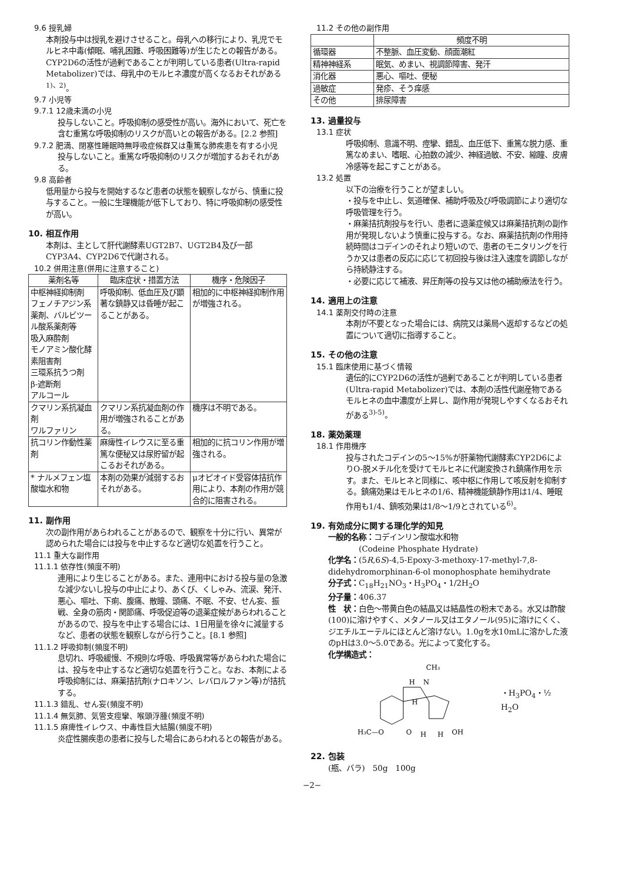9.6 授乳婦
本剤投与中は授乳を避けさせること。母乳への移行により、乳児でモルヒネ中毒(傾眠、哺乳困難、呼吸困難等)が生じたとの報告がある。CYP2D6の活性が過剰であることが判明している患者(Ultra-rapid Metabolizer)では、母乳中のモルヒネ濃度が高くなるおそれがある<sup>1)、2)</sup>。
9.7 小児等
9.7.1 12歳未満の小児
投与しないこと。呼吸抑制の感受性が高い。海外において、死亡を含む重篤な呼吸抑制のリスクが高いとの報告がある。[2.2 参照]
9.7.2 肥満、閉塞性睡眠時無呼吸症候群又は重篤な肺疾患を有する小児
投与しないこと。重篤な呼吸抑制のリスクが増加するおそれがある。
9.8 高齢者
低用量から投与を開始するなど患者の状態を観察しながら、慎重に投与すること。一般に生理機能が低下しており、特に呼吸抑制の感受性が高い。
10. 相互作用
本剤は、主として肝代謝酵素UGT2B7、UGT2B4及び一部CYP3A4、CYP2D6で代謝される。
10.2 併用注意(併用に注意すること)
| 薬剤名等 | 臨床症状・措置方法 | 機序・危険因子 |
| --- | --- | --- |
| 中枢神経抑制剤 フェノチアジン系薬剤、バルビツール酸系薬剤等 吸入麻酔剤 モノアミン酸化酵素阻害剤 三環系抗うつ剤 β-遮断剤 アルコール | 呼吸抑制、低血圧及び顕著な鎮静又は昏睡が起こることがある。 | 相加的に中枢神経抑制作用が増強される。 |
| クマリン系抗凝血剤 ワルファリン | クマリン系抗凝血剤の作用が増強されることがある。 | 機序は不明である。 |
| 抗コリン作動性薬剤 | 麻痺性イレウスに至る重篤な便秘又は尿貯留が起こるおそれがある。 | 相加的に抗コリン作用が増強される。 |
| * ナルメフェン塩酸塩水和物 | 本剤の効果が減弱するおそれがある。 | μオピオイド受容体拮抗作用により、本剤の作用が競合的に阻害される。 |
11. 副作用
次の副作用があらわれることがあるので、観察を十分に行い、異常が認められた場合には投与を中止するなど適切な処置を行うこと。
11.1 重大な副作用
11.1.1 依存性(頻度不明)
連用により生じることがある。また、連用中における投与量の急激な減少ないし投与の中止により、あくび、くしゃみ、流涙、発汗、悪心、嘔吐、下痢、腹痛、散瞳、頭痛、不眠、不安、せん妄、振戦、全身の筋肉・関節痛、呼吸促迫等の退薬症候があらわれることがあるので、投与を中止する場合には、1日用量を徐々に減量するなど、患者の状態を観察しながら行うこと。[8.1 参照]
11.1.2 呼吸抑制(頻度不明)
息切れ、呼吸緩慢、不規則な呼吸、呼吸異常等があらわれた場合には、投与を中止するなど適切な処置を行うこと。なお、本剤による呼吸抑制には、麻薬拮抗剤(ナロキソン、レバロルファン等)が拮抗する。
11.1.3 錯乱、せん妄(頻度不明)
11.1.4 無気肺、気管支痙攣、喉頭浮腫(頻度不明)
11.1.5 麻痺性イレウス、中毒性巨大結腸(頻度不明)
炎症性腸疾患の患者に投与した場合にあらわれるとの報告がある。
11.2 その他の副作用
| | 頻度不明 |
| --- | --- |
| 循環器 | 不整脈、血圧変動、顔面潮紅 |
| 精神神経系 | 眠気、めまい、視調節障害、発汗 |
| 消化器 | 悪心、嘔吐、便秘 |
| 過敏症 | 発疹、そう痒感 |
| その他 | 排尿障害 |
13. 過量投与
13.1 症状
呼吸抑制、意識不明、痙攣、錯乱、血圧低下、重篤な脱力感、重篤なめまい、嗜眠、心拍数の減少、神経過敏、不安、縮瞳、皮膚冷感等を起こすことがある。
13.2 処置
以下の治療を行うことが望ましい。
・投与を中止し、気道確保、補助呼吸及び呼吸調節により適切な呼吸管理を行う。
・麻薬拮抗剤投与を行い、患者に退薬症候又は麻薬拮抗剤の副作用が発現しないよう慎重に投与する。なお、麻薬拮抗剤の作用持続時間はコデインのそれより短いので、患者のモニタリングを行うか又は患者の反応に応じて初回投与後は注入速度を調節しながら持続静注する。
・必要に応じて補液、昇圧剤等の投与又は他の補助療法を行う。
14. 適用上の注意
14.1 薬剤交付時の注意
本剤が不要となった場合には、病院又は薬局へ返却するなどの処置について適切に指導すること。
15. その他の注意
15.1 臨床使用に基づく情報
遺伝的にCYP2D6の活性が過剰であることが判明している患者(Ultra-rapid Metabolizer)では、本剤の活性代謝産物であるモルヒネの血中濃度が上昇し、副作用が発現しやすくなるおそれがある<sup>3)-5)</sup>。
18. 薬効薬理
18.1 作用機序
投与されたコデインの5～15%が肝薬物代謝酵素CYP2D6によりO-脱メチル化を受けてモルヒネに代謝変換され鎮痛作用を示す。また、モルヒネと同様に、咳中枢に作用して咳反射を抑制する。鎮痛効果はモルヒネの1/6、精神機能鎮静作用は1/4、睡眠作用も1/4、鎮咳効果は1/8～1/9とされている<sup>6)</sup>。
19. 有効成分に関する理化学的知見
一般的名称：コデインリン酸塩水和物
　　　　(Codeine Phosphate Hydrate)
化学名：(5R,6S)-4,5-Epoxy-3-methoxy-17-methyl-7,8-didehydromorphinan-6-ol monophosphate hemihydrate
分子式：C<sub>18</sub>H<sub>21</sub>NO<sub>3</sub>・H<sub>3</sub>PO<sub>4</sub>・1/2H<sub>2</sub>O
分子量：406.37
性　状：白色～帯黄白色の結晶又は結晶性の粉末である。水又は酢酸(100)に溶けやすく、メタノール又はエタノール(95)に溶けにくく、ジエチルエーテルにほとんど溶けない。1.0gを水10mLに溶かした液のpHは3.0～5.0である。光によって変化する。
化学構造式：
CH₃
H
N
H
H₃C—O
O
H
H
OH
・H<sub>3</sub>PO<sub>4</sub>・½ H<sub>2</sub>O
22. 包装
(瓶、バラ)　50g　100g
−2−